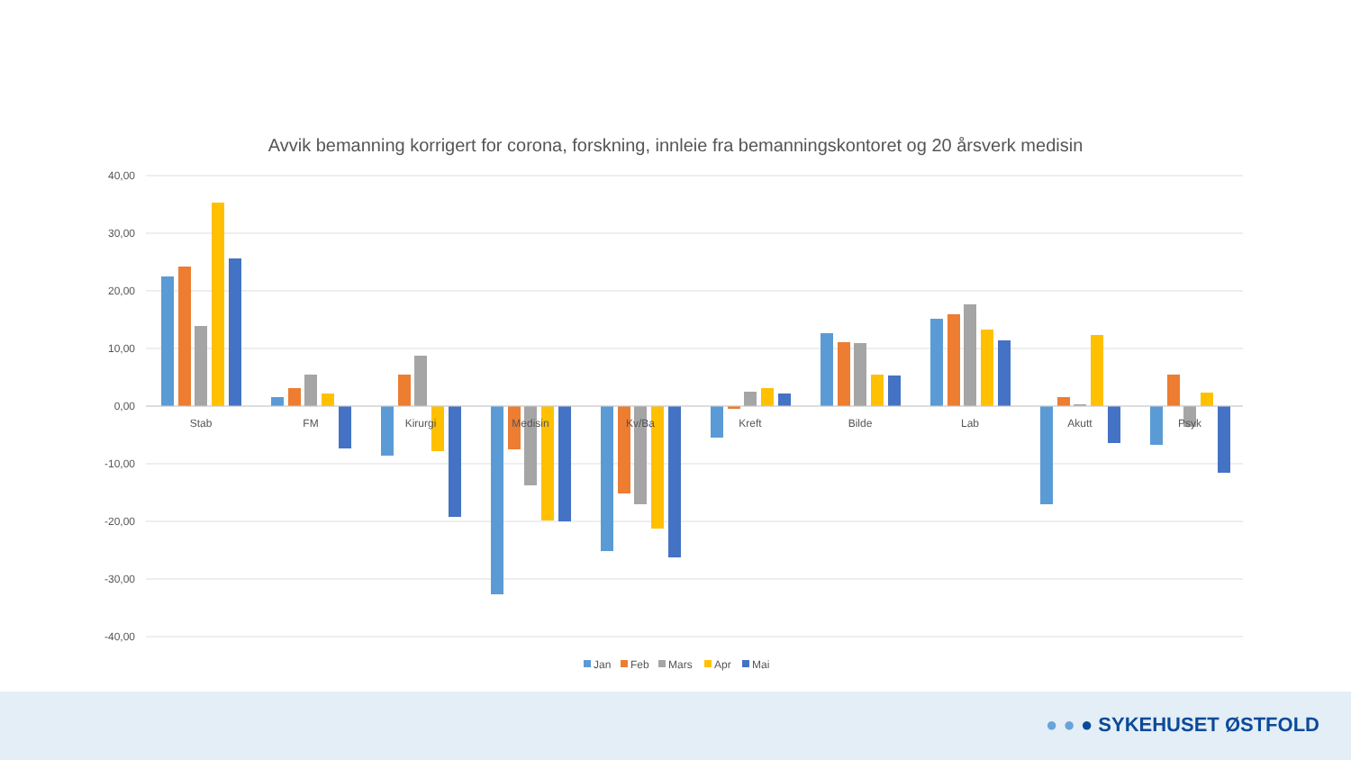Avvik bemanning korrigert for corona, forskning, innleie fra bemanningskontoret og 20 årsverk medisin
40,00
30,00
20,00
10,00
0,00
-10,00
-20,00
-30,00
-40,00
Stab
FM
Kirurgi
Medisin
Kv/Ba
Kreft
Bilde
Lab
Akutt
Psyk
Jan
Feb
Mars
Apr
Mai
● ● ● SYKEHUSET ØSTFOLD